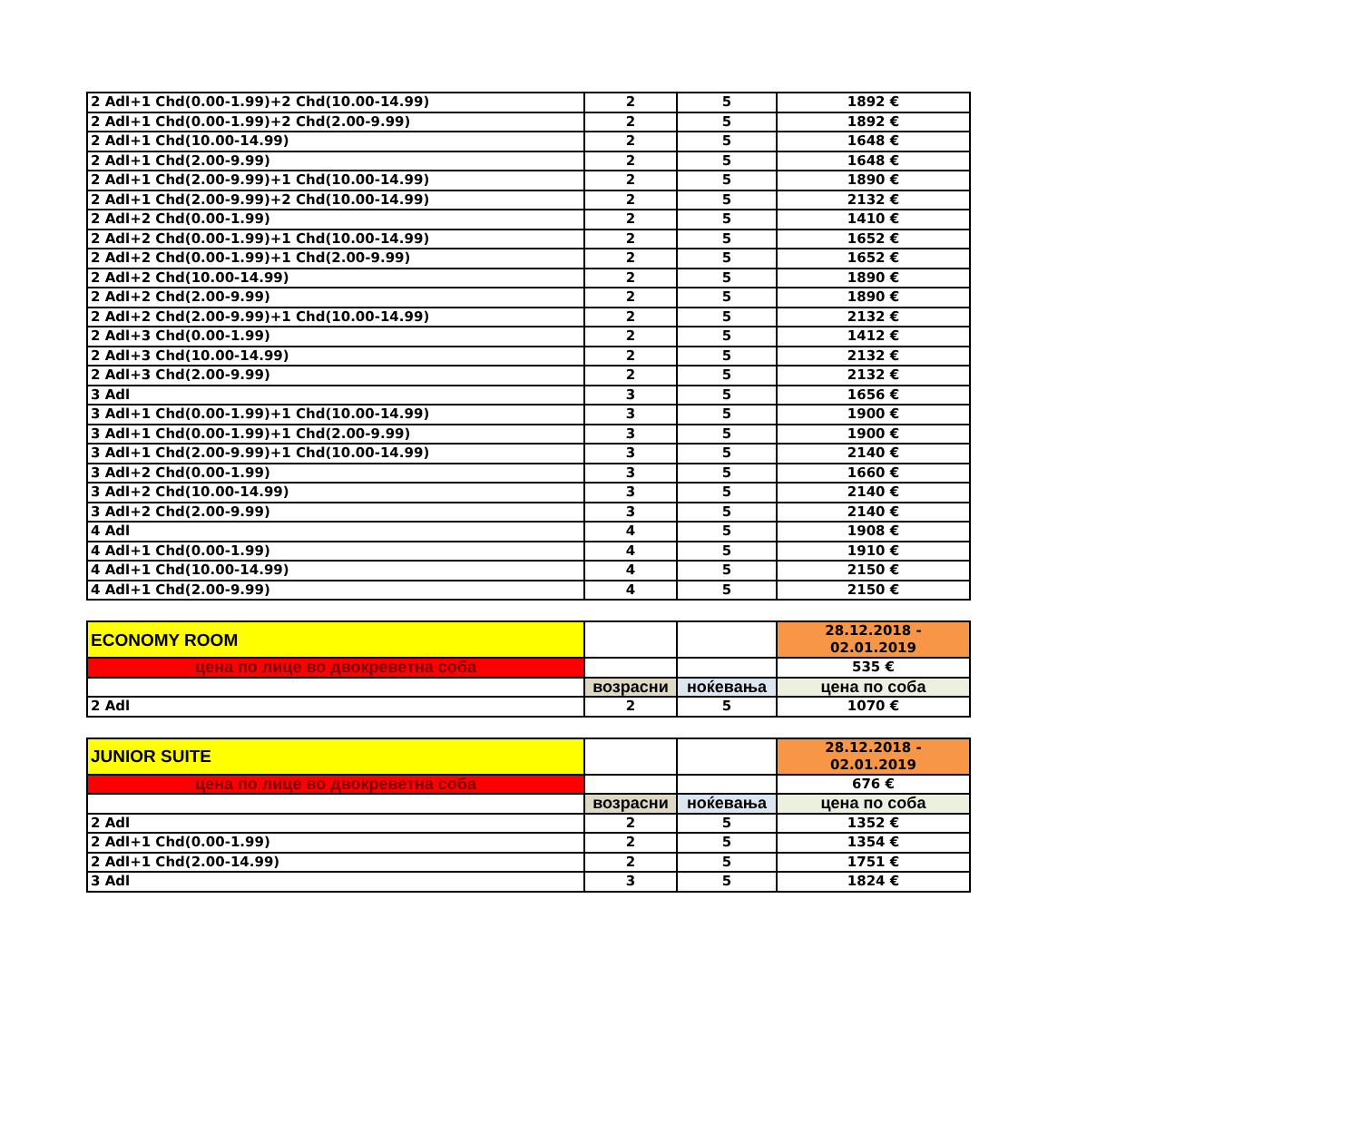| 2 Adl+1 Chd(0.00-1.99)+2 Chd(10.00-14.99) | 2 | 5 | 1892 € |
| 2 Adl+1 Chd(0.00-1.99)+2 Chd(2.00-9.99) | 2 | 5 | 1892 € |
| 2 Adl+1 Chd(10.00-14.99) | 2 | 5 | 1648 € |
| 2 Adl+1 Chd(2.00-9.99) | 2 | 5 | 1648 € |
| 2 Adl+1 Chd(2.00-9.99)+1 Chd(10.00-14.99) | 2 | 5 | 1890 € |
| 2 Adl+1 Chd(2.00-9.99)+2 Chd(10.00-14.99) | 2 | 5 | 2132 € |
| 2 Adl+2 Chd(0.00-1.99) | 2 | 5 | 1410 € |
| 2 Adl+2 Chd(0.00-1.99)+1 Chd(10.00-14.99) | 2 | 5 | 1652 € |
| 2 Adl+2 Chd(0.00-1.99)+1 Chd(2.00-9.99) | 2 | 5 | 1652 € |
| 2 Adl+2 Chd(10.00-14.99) | 2 | 5 | 1890 € |
| 2 Adl+2 Chd(2.00-9.99) | 2 | 5 | 1890 € |
| 2 Adl+2 Chd(2.00-9.99)+1 Chd(10.00-14.99) | 2 | 5 | 2132 € |
| 2 Adl+3 Chd(0.00-1.99) | 2 | 5 | 1412 € |
| 2 Adl+3 Chd(10.00-14.99) | 2 | 5 | 2132 € |
| 2 Adl+3 Chd(2.00-9.99) | 2 | 5 | 2132 € |
| 3 Adl | 3 | 5 | 1656 € |
| 3 Adl+1 Chd(0.00-1.99)+1 Chd(10.00-14.99) | 3 | 5 | 1900 € |
| 3 Adl+1 Chd(0.00-1.99)+1 Chd(2.00-9.99) | 3 | 5 | 1900 € |
| 3 Adl+1 Chd(2.00-9.99)+1 Chd(10.00-14.99) | 3 | 5 | 2140 € |
| 3 Adl+2 Chd(0.00-1.99) | 3 | 5 | 1660 € |
| 3 Adl+2 Chd(10.00-14.99) | 3 | 5 | 2140 € |
| 3 Adl+2 Chd(2.00-9.99) | 3 | 5 | 2140 € |
| 4 Adl | 4 | 5 | 1908 € |
| 4 Adl+1 Chd(0.00-1.99) | 4 | 5 | 1910 € |
| 4 Adl+1 Chd(10.00-14.99) | 4 | 5 | 2150 € |
| 4 Adl+1 Chd(2.00-9.99) | 4 | 5 | 2150 € |
| ECONOMY ROOM | | | 28.12.2018 - 02.01.2019 |
| цена по лице во двокреветна соба | | | 535 € |
| | возрасни | ноќевања | цена по соба |
| 2 Adl | 2 | 5 | 1070 € |
| JUNIOR SUITE | | | 28.12.2018 - 02.01.2019 |
| цена по лице во двокреветна соба | | | 676 € |
| | возрасни | ноќевања | цена по соба |
| 2 Adl | 2 | 5 | 1352 € |
| 2 Adl+1 Chd(0.00-1.99) | 2 | 5 | 1354 € |
| 2 Adl+1 Chd(2.00-14.99) | 2 | 5 | 1751 € |
| 3 Adl | 3 | 5 | 1824 € |